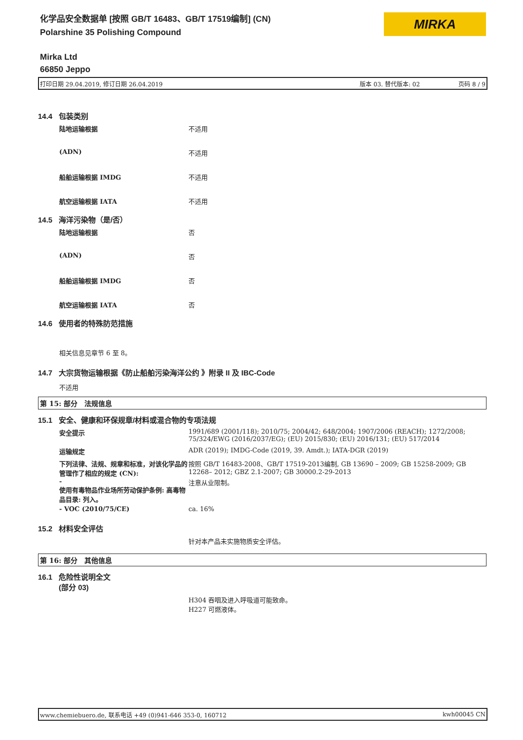化学品安全数据单 [按照 GB/T 16483、GB/T 17519编制] (CN)
Polarshine 35 Polishing Compound
MIRKA
Mirka Ltd
66850 Jeppo
打印日期 29.04.2019, 修订日期 26.04.2019 版本 03. 替代版本: 02 页码 8 / 9
14.4 包装类别
陆地运输根据 不适用
(ADN) 不适用
船舶运输根据 IMDG 不适用
航空运输根据 IATA 不适用
14.5 海洋污染物（是/否）
陆地运输根据 否
(ADN) 否
船舶运输根据 IMDG 否
航空运输根据 IATA 否
14.6 使用者的特殊防范措施
相关信息见章节 6 至 8。
14.7 大宗货物运输根据《防止船舶污染海洋公约 》附录 II 及 IBC-Code
不适用
第 15: 部分　法规信息
15.1 安全、健康和环保规章/材料或混合物的专项法规
安全提示 1991/689 (2001/118); 2010/75; 2004/42; 648/2004; 1907/2006 (REACH); 1272/2008; 75/324/EWG (2016/2037/EG); (EU) 2015/830; (EU) 2016/131; (EU) 517/2014
运输规定 ADR (2019); IMDG-Code (2019, 39. Amdt.); IATA-DGR (2019)
下列法律、法规、规章和标准，对该化学品的管理作了相应的规定 (CN): 按照 GB/T 16483-2008、GB/T 17519-2013编制, GB 13690 – 2009; GB 15258-2009; GB 12268– 2012; GBZ 2.1-2007; GB 30000.2-29-2013
-
使用有毒物品作业场所劳动保护条例: 高毒物品目录: 列入。 注意从业限制。
- VOC (2010/75/CE) ca. 16%
15.2 材料安全评估
针对本产品未实施物质安全评估。
第 16: 部分　其他信息
16.1 危险性说明全文
(部分 03)
H304 吞咽及进入呼吸道可能致命。
H227 可燃液体。
www.chemiebuero.de, 联系电话 +49 (0)941-646 353-0, 160712 kwh00045 CN